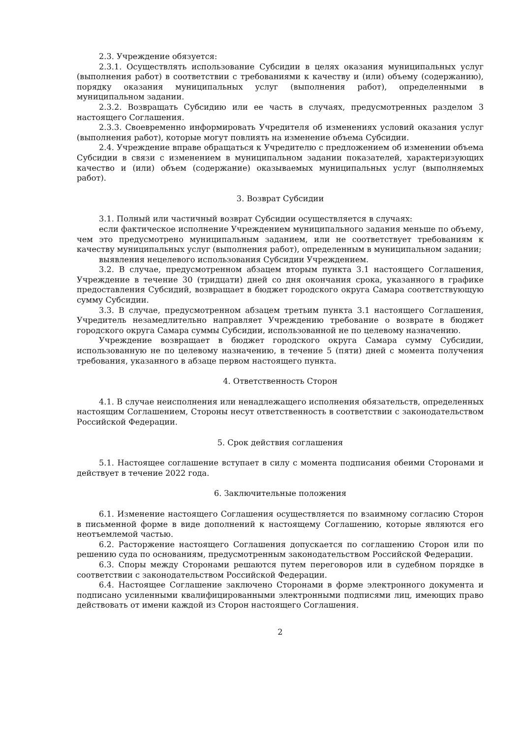2.3. Учреждение обязуется:
2.3.1. Осуществлять использование Субсидии в целях оказания муниципальных услуг (выполнения работ) в соответствии с требованиями к качеству и (или) объему (содержанию), порядку оказания муниципальных услуг (выполнения работ), определенными в муниципальном задании.
2.3.2. Возвращать Субсидию или ее часть в случаях, предусмотренных разделом 3 настоящего Соглашения.
2.3.3. Своевременно информировать Учредителя об изменениях условий оказания услуг (выполнения работ), которые могут повлиять на изменение объема Субсидии.
2.4. Учреждение вправе обращаться к Учредителю с предложением об изменении объема Субсидии в связи с изменением в муниципальном задании показателей, характеризующих качество и (или) объем (содержание) оказываемых муниципальных услуг (выполняемых работ).
3. Возврат Субсидии
3.1. Полный или частичный возврат Субсидии осуществляется в случаях:
если фактическое исполнение Учреждением муниципального задания меньше по объему, чем это предусмотрено муниципальным заданием, или не соответствует требованиям к качеству муниципальных услуг (выполнения работ), определенным в муниципальном задании;
выявления нецелевого использования Субсидии Учреждением.
3.2. В случае, предусмотренном абзацем вторым пункта 3.1 настоящего Соглашения, Учреждение в течение 30 (тридцати) дней со дня окончания срока, указанного в графике предоставления Субсидий, возвращает в бюджет городского округа Самара соответствующую сумму Субсидии.
3.3. В случае, предусмотренном абзацем третьим пункта 3.1 настоящего Соглашения, Учредитель незамедлительно направляет Учреждению требование о возврате в бюджет городского округа Самара суммы Субсидии, использованной не по целевому назначению.
Учреждение возвращает в бюджет городского округа Самара сумму Субсидии, использованную не по целевому назначению, в течение 5 (пяти) дней с момента получения требования, указанного в абзаце первом настоящего пункта.
4. Ответственность Сторон
4.1. В случае неисполнения или ненадлежащего исполнения обязательств, определенных настоящим Соглашением, Стороны несут ответственность в соответствии с законодательством Российской Федерации.
5. Срок действия соглашения
5.1. Настоящее соглашение вступает в силу с момента подписания обеими Сторонами и действует в течение 2022 года.
6. Заключительные положения
6.1. Изменение настоящего Соглашения осуществляется по взаимному согласию Сторон в письменной форме в виде дополнений к настоящему Соглашению, которые являются его неотъемлемой частью.
6.2. Расторжение настоящего Соглашения допускается по соглашению Сторон или по решению суда по основаниям, предусмотренным законодательством Российской Федерации.
6.3. Споры между Сторонами решаются путем переговоров или в судебном порядке в соответствии с законодательством Российской Федерации.
6.4. Настоящее Соглашение заключено Сторонами в форме электронного документа и подписано усиленными квалифицированными электронными подписями лиц, имеющих право действовать от имени каждой из Сторон настоящего Соглашения.
2